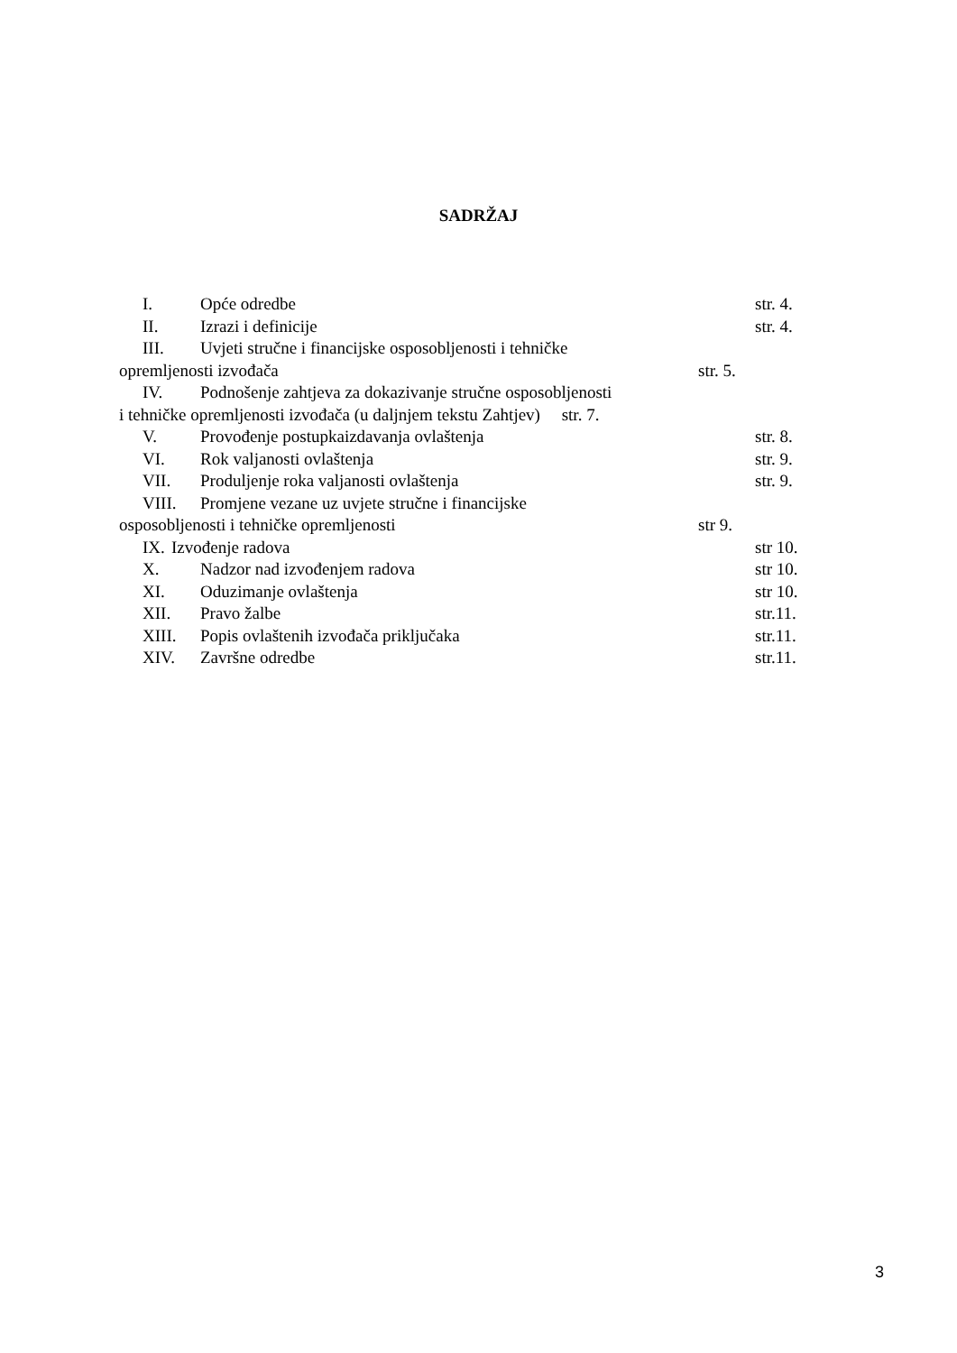SADRŽAJ
I. Opće odredbe str. 4.
II. Izrazi i definicije str. 4.
III. Uvjeti stručne i financijske osposobljenosti i tehničke
opremljenosti izvođača str. 5.
IV. Podnošenje zahtjeva za dokazivanje stručne osposobljenosti
i tehničke opremljenosti izvođača (u daljnjem tekstu Zahtjev) str. 7.
V. Provođenje postupkaizdavanja ovlaštenja str. 8.
VI. Rok valjanosti ovlaštenja str. 9.
VII. Produljenje roka valjanosti ovlaštenja str. 9.
VIII. Promjene vezane uz uvjete stručne i financijske
osposobljenosti i tehničke opremljenosti str 9.
IX. Izvođenje radova str 10.
X. Nadzor nad izvođenjem radova str 10.
XI. Oduzimanje ovlaštenja str 10.
XII. Pravo žalbe str.11.
XIII. Popis ovlaštenih izvođača priključaka str.11.
XIV. Završne odredbe str.11.
3